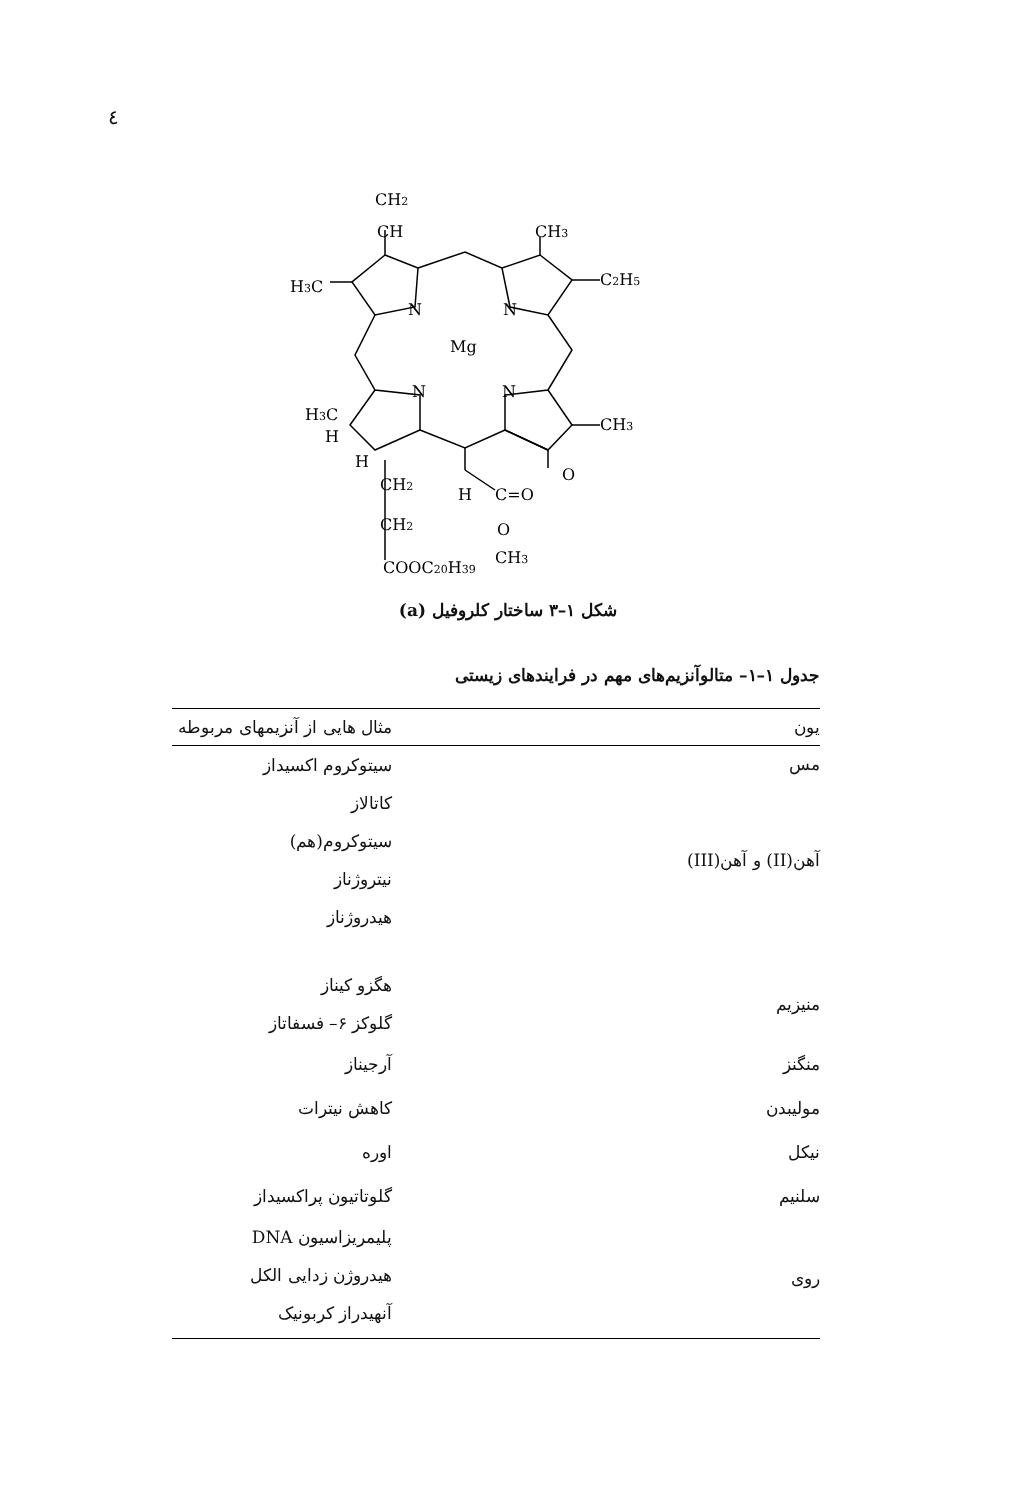٤
CH2
CH
CH3
C2H5
H3C
N
N
Mg
N
N
CH3
H3C
H
H
O
CH2
H
C=O
CH2
O
COOC20H39
CH3
شکل ۱–۳ ساختار کلروفیل (a)
جدول ۱–۱– متالوآنزیم‌های مهم در فرایندهای زیستی
| یون | مثال هایی از آنزیمهای مربوطه |
| --- | --- |
| مس | سیتوکروم اکسیداز |
| آهن(II) و آهن(III) | کاتالاز سیتوکروم(هم) نیتروژناز هیدروژناز |
| منیزیم | هگزو کیناز گلوکز ۶– فسفاتاز |
| منگنز | آرجیناز |
| مولیبدن | کاهش نیترات |
| نیکل | اوره |
| سلنیم | گلوتاتیون پراکسیداز |
| روی | پلیمریزاسیون DNA هیدروژن زدایی الکل آنهیدراز کربونیک |